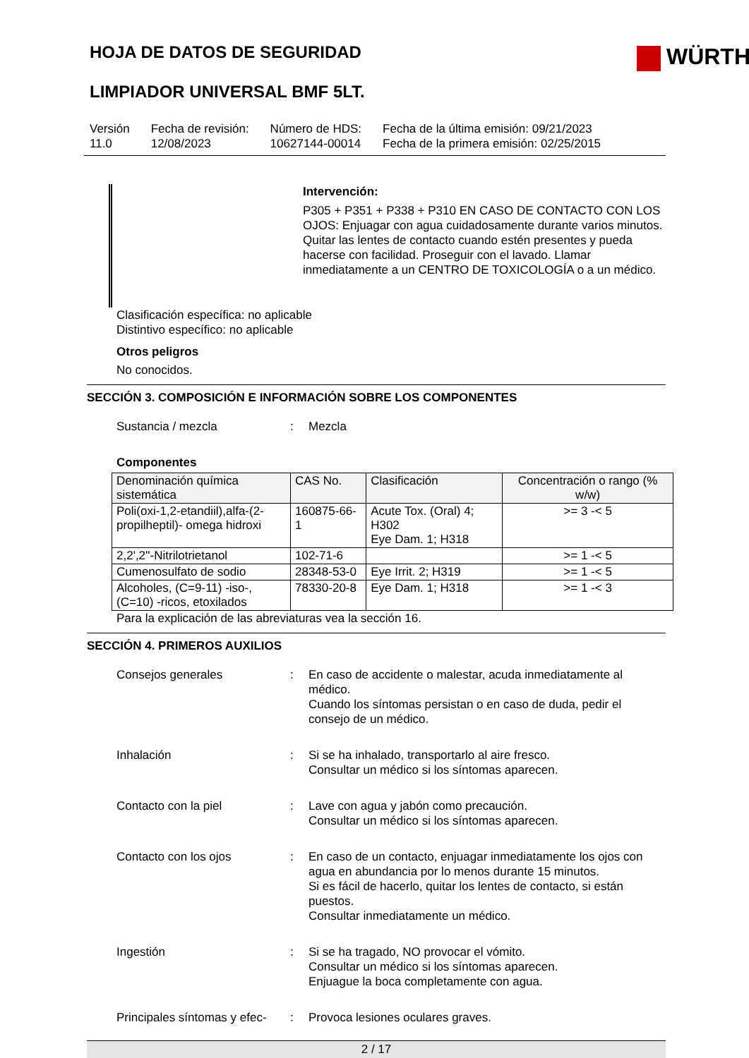HOJA DE DATOS DE SEGURIDAD
WÜRTH
LIMPIADOR UNIVERSAL BMF 5LT.
Versión
11.0
Fecha de revisión:
12/08/2023
Número de HDS:
10627144-00014
Fecha de la última emisión: 09/21/2023
Fecha de la primera emisión: 02/25/2015
Intervención:
P305 + P351 + P338 + P310 EN CASO DE CONTACTO CON LOS OJOS: Enjuagar con agua cuidadosamente durante varios minutos. Quitar las lentes de contacto cuando estén presentes y pueda hacerse con facilidad. Proseguir con el lavado. Llamar inmediatamente a un CENTRO DE TOXICOLOGÍA o a un médico.
Clasificación específica: no aplicable
Distintivo específico: no aplicable
Otros peligros
No conocidos.
SECCIÓN 3. COMPOSICIÓN E INFORMACIÓN SOBRE LOS COMPONENTES
Sustancia / mezcla : Mezcla
Componentes
| Denominación química sistemática | CAS No. | Clasificación | Concentración o rango (% w/w) |
| --- | --- | --- | --- |
| Poli(oxi-1,2-etandiil),alfa-(2-propilheptil)- omega hidroxi | 160875-66-1 | Acute Tox. (Oral) 4; H302 Eye Dam. 1; H318 | >= 3 -< 5 |
| 2,2',2''-Nitrilotrietanol | 102-71-6 | | >= 1 -< 5 |
| Cumenosulfato de sodio | 28348-53-0 | Eye Irrit. 2; H319 | >= 1 -< 5 |
| Alcoholes, (C=9-11) -iso-, (C=10) -ricos, etoxilados | 78330-20-8 | Eye Dam. 1; H318 | >= 1 -< 3 |
Para la explicación de las abreviaturas vea la sección 16.
SECCIÓN 4. PRIMEROS AUXILIOS
Consejos generales : En caso de accidente o malestar, acuda inmediatamente al médico.
Cuando los síntomas persistan o en caso de duda, pedir el consejo de un médico.
Inhalación : Si se ha inhalado, transportarlo al aire fresco.
Consultar un médico si los síntomas aparecen.
Contacto con la piel : Lave con agua y jabón como precaución.
Consultar un médico si los síntomas aparecen.
Contacto con los ojos : En caso de un contacto, enjuagar inmediatamente los ojos con agua en abundancia por lo menos durante 15 minutos.
Si es fácil de hacerlo, quitar los lentes de contacto, si están puestos.
Consultar inmediatamente un médico.
Ingestión : Si se ha tragado, NO provocar el vómito.
Consultar un médico si los síntomas aparecen.
Enjuague la boca completamente con agua.
Principales síntomas y efec-
: Provoca lesiones oculares graves.
2 / 17